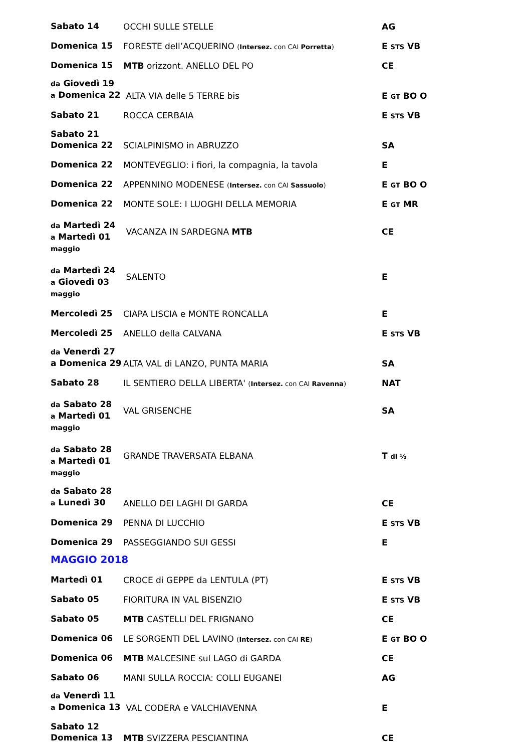| Sabato 14 | OCCHI SULLE STELLE | AG |
| Domenica 15 | FORESTE dell’ACQUERINO ( Intersez. con CAI Porretta ) | E STS VB |
| Domenica 15 | MTB orizzont. ANELLO DEL PO | CE |
| da Giovedì 19 a Domenica 22 | ALTA VIA delle 5 TERRE bis | E GT BO O |
| Sabato 21 | ROCCA CERBAIA | E STS VB |
| Sabato 21 Domenica 22 | SCIALPINISMO in ABRUZZO | SA |
| Domenica 22 | MONTEVEGLIO: i fiori, la compagnia, la tavola | E |
| Domenica 22 | APPENNINO MODENESE ( Intersez. con CAI Sassuolo ) | E GT BO O |
| Domenica 22 | MONTE SOLE: I LUOGHI DELLA MEMORIA | E GT MR |
| da Martedì 24 a Martedì 01 maggio | VACANZA IN SARDEGNA MTB | CE |
| da Martedì 24 a Giovedì 03 maggio | SALENTO | E |
| Mercoledì 25 | CIAPA LISCIA e MONTE RONCALLA | E |
| Mercoledì 25 | ANELLO della CALVANA | E STS VB |
| da Venerdì 27 a Domenica 29 | ALTA VAL di LANZO, PUNTA MARIA | SA |
| Sabato 28 | IL SENTIERO DELLA LIBERTA' ( Intersez. con CAI Ravenna ) | NAT |
| da Sabato 28 a Martedì 01 maggio | VAL GRISENCHE | SA |
| da Sabato 28 a Martedì 01 maggio | GRANDE TRAVERSATA ELBANA | T di ½ |
| da Sabato 28 a Lunedì 30 | ANELLO DEI LAGHI DI GARDA | CE |
| Domenica 29 | PENNA DI LUCCHIO | E STS VB |
| Domenica 29 | PASSEGGIANDO SUI GESSI | E |
MAGGIO 2018
| Martedì 01 | CROCE di GEPPE da LENTULA (PT) | E STS VB |
| Sabato 05 | FIORITURA IN VAL BISENZIO | E STS VB |
| Sabato 05 | MTB CASTELLI DEL FRIGNANO | CE |
| Domenica 06 | LE SORGENTI DEL LAVINO ( Intersez. con CAI RE ) | E GT BO O |
| Domenica 06 | MTB MALCESINE sul LAGO di GARDA | CE |
| Sabato 06 | MANI SULLA ROCCIA: COLLI EUGANEI | AG |
| da Venerdì 11 a Domenica 13 | VAL CODERA e VALCHIAVENNA | E |
| Sabato 12 Domenica 13 | MTB SVIZZERA PESCIANTINA | CE |